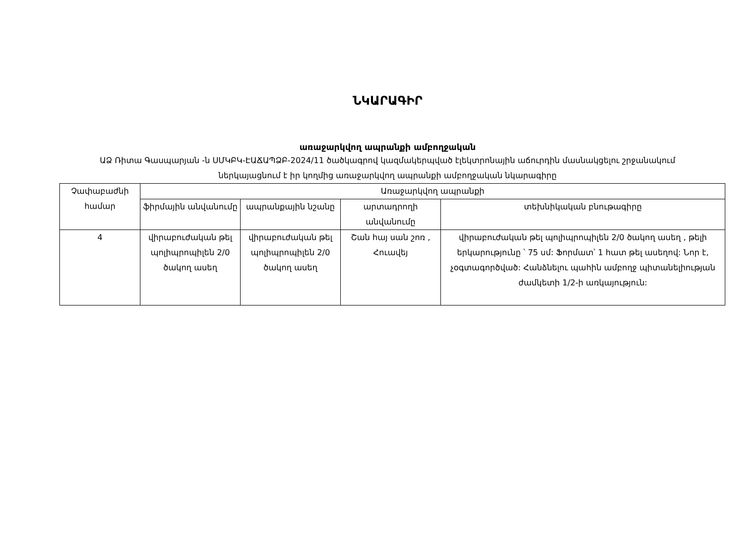ՆԿԱՐԱԳԻՐ
առաջարկվող ապրանքի ամբողջական
ԱՁ Ռիտա Գասպարյան -ն ՍՄԿԲԿ-ԷԱՃԱՊՁԲ-2024/11 ծածկագրով կազմակերպված էլեկտրոնային աճուրդին մասնակցելու շրջանակում ներկայացնում է իր կողմից առաջարկվող ապրանքի ամբողջական նկարագիրը
| Չափաբաժնի համար | Առաջարկվող ապրանքի | | | |
| --- | --- | --- | --- | --- |
| | ֆիրմային անվանումը | ապրանքային նշանը | արտադրողի անվանումը | տեխնիկական բնութագիրը |
| 4 | վիրաբուժական թել պոլիպրոպիլեն 2/0 ծակող ասեղ | վիրաբուժական թել պոլիպրոպիլեն 2/0 ծակող ասեղ | Շան հայ սան շոռ , Հուավեյ | վիրաբուժական թել պոլիպրոպիլեն 2/0 ծակող ասեղ , թելի երկարությունը ՝ 75 սմ: Ֆորմատ՝ 1 հատ թել ասեղով: Նոր է, չօգտագործված: Հանձնելու պահին ամբողջ պիտանելիության ժամկետի 1/2-ի առկայություն: |